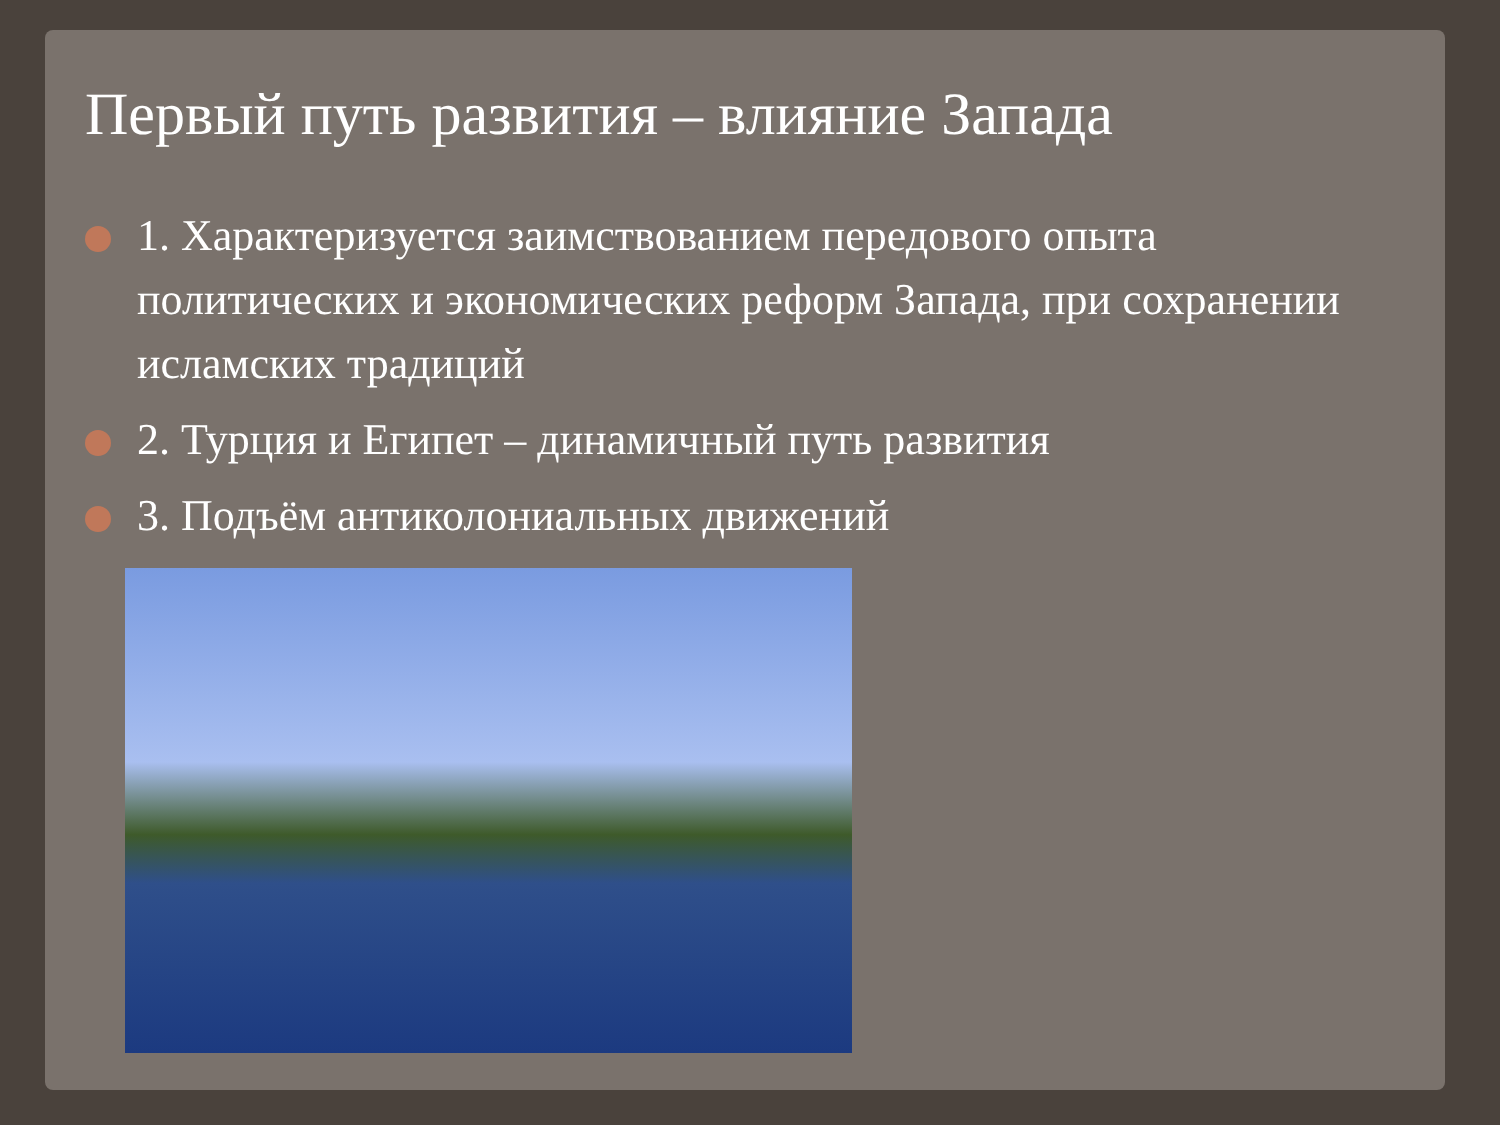Первый путь развития – влияние Запада
1. Характеризуется заимствованием передового опыта политических и экономических реформ Запада, при сохранении исламских традиций
2. Турция и Египет – динамичный путь развития
3. Подъём антиколониальных движений